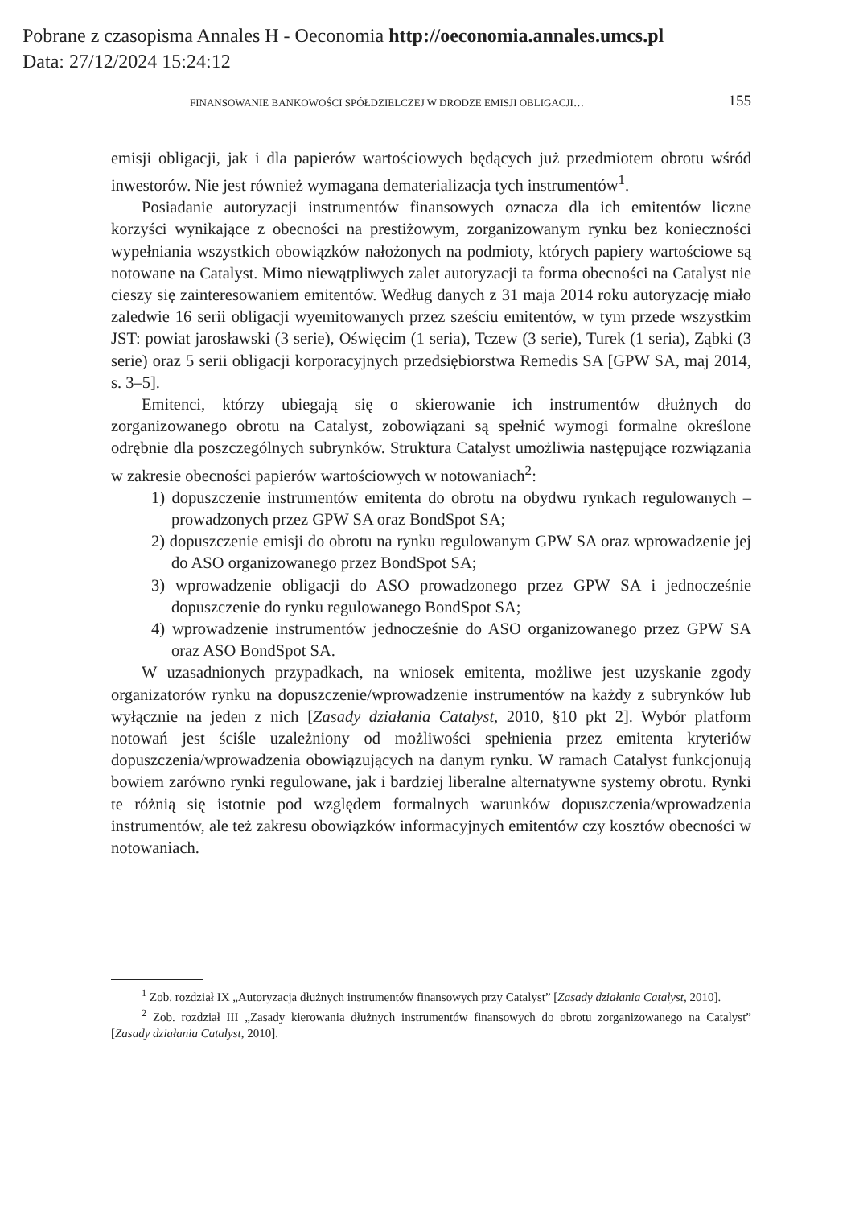Pobrane z czasopisma Annales H - Oeconomia http://oeconomia.annales.umcs.pl
Data: 27/12/2024 15:24:12
FINANSOWANIE BANKOWOŚCI SPÓŁDZIELCZEJ W DRODZE EMISJI OBLIGACJI… 155
emisji obligacji, jak i dla papierów wartościowych będących już przedmiotem obrotu wśród inwestorów. Nie jest również wymagana dematerializacja tych instrumentów<sup>1</sup>.
Posiadanie autoryzacji instrumentów finansowych oznacza dla ich emitentów liczne korzyści wynikające z obecności na prestiżowym, zorganizowanym rynku bez konieczności wypełniania wszystkich obowiązków nałożonych na podmioty, których papiery wartościowe są notowane na Catalyst. Mimo niewątpliwych zalet autoryzacji ta forma obecności na Catalyst nie cieszy się zainteresowaniem emitentów. Według danych z 31 maja 2014 roku autoryzację miało zaledwie 16 serii obligacji wyemitowanych przez sześciu emitentów, w tym przede wszystkim JST: powiat jarosławski (3 serie), Oświęcim (1 seria), Tczew (3 serie), Turek (1 seria), Ząbki (3 serie) oraz 5 serii obligacji korporacyjnych przedsiębiorstwa Remedis SA [GPW SA, maj 2014, s. 3–5].
Emitenci, którzy ubiegają się o skierowanie ich instrumentów dłużnych do zorganizowanego obrotu na Catalyst, zobowiązani są spełnić wymogi formalne określone odrębnie dla poszczególnych subrynków. Struktura Catalyst umożliwia następujące rozwiązania w zakresie obecności papierów wartościowych w notowaniach<sup>2</sup>:
1) dopuszczenie instrumentów emitenta do obrotu na obydwu rynkach regulowanych – prowadzonych przez GPW SA oraz BondSpot SA;
2) dopuszczenie emisji do obrotu na rynku regulowanym GPW SA oraz wprowadzenie jej do ASO organizowanego przez BondSpot SA;
3) wprowadzenie obligacji do ASO prowadzonego przez GPW SA i jednocześnie dopuszczenie do rynku regulowanego BondSpot SA;
4) wprowadzenie instrumentów jednocześnie do ASO organizowanego przez GPW SA oraz ASO BondSpot SA.
W uzasadnionych przypadkach, na wniosek emitenta, możliwe jest uzyskanie zgody organizatorów rynku na dopuszczenie/wprowadzenie instrumentów na każdy z subrynków lub wyłącznie na jeden z nich [Zasady działania Catalyst, 2010, §10 pkt 2]. Wybór platform notowań jest ściśle uzależniony od możliwości spełnienia przez emitenta kryteriów dopuszczenia/wprowadzenia obowiązujących na danym rynku. W ramach Catalyst funkcjonują bowiem zarówno rynki regulowane, jak i bardziej liberalne alternatywne systemy obrotu. Rynki te różnią się istotnie pod względem formalnych warunków dopuszczenia/wprowadzenia instrumentów, ale też zakresu obowiązków informacyjnych emitentów czy kosztów obecności w notowaniach.
<sup>1</sup> Zob. rozdział IX „Autoryzacja dłużnych instrumentów finansowych przy Catalyst” [Zasady działania Catalyst, 2010].
<sup>2</sup> Zob. rozdział III „Zasady kierowania dłużnych instrumentów finansowych do obrotu zorganizowanego na Catalyst” [Zasady działania Catalyst, 2010].